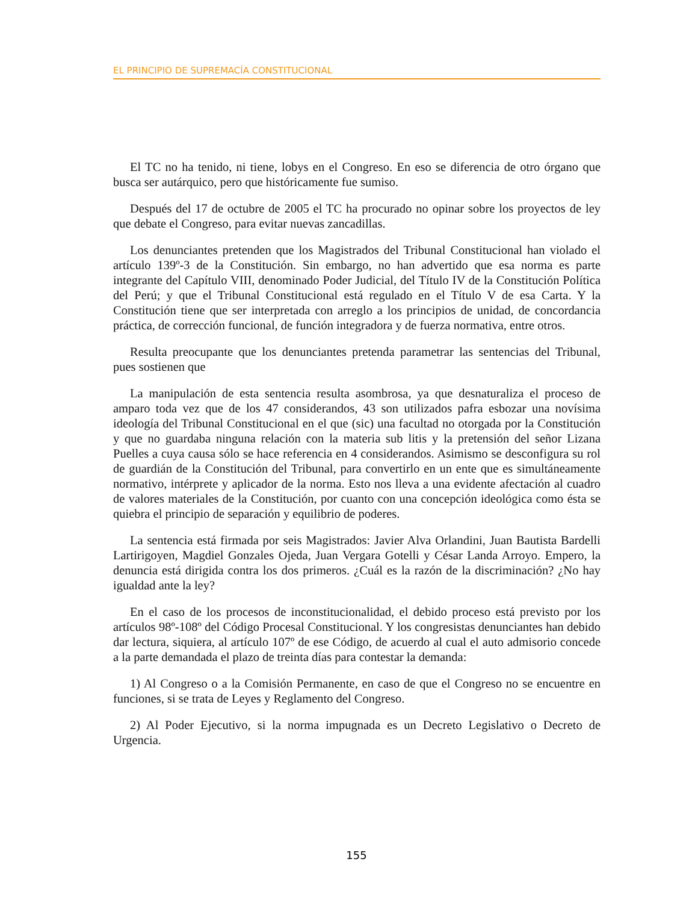EL PRINCIPIO DE SUPREMACÍA CONSTITUCIONAL
El TC no ha tenido, ni tiene, lobys en el Congreso. En eso se diferencia de otro órgano que busca ser autárquico, pero que históricamente fue sumiso.
Después del 17 de octubre de 2005 el TC ha procurado no opinar sobre los proyectos de ley que debate el Congreso, para evitar nuevas zancadillas.
Los denunciantes pretenden que los Magistrados del Tribunal Constitucional han violado el artículo 139º-3 de la Constitución. Sin embargo, no han advertido que esa norma es parte integrante del Capítulo VIII, denominado Poder Judicial, del Título IV de la Constitución Política del Perú; y que el Tribunal Constitucional está regulado en el Título V de esa Carta. Y la Constitución tiene que ser interpretada con arreglo a los principios de unidad, de concordancia práctica, de corrección funcional, de función integradora y de fuerza normativa, entre otros.
Resulta preocupante que los denunciantes pretenda parametrar las sentencias del Tribunal, pues sostienen que
La manipulación de esta sentencia resulta asombrosa, ya que desnaturaliza el proceso de amparo toda vez que de los 47 considerandos, 43 son utilizados pafra esbozar una novísima ideología del Tribunal Constitucional en el que (sic) una facultad no otorgada por la Constitución y que no guardaba ninguna relación con la materia sub litis y la pretensión del señor Lizana Puelles a cuya causa sólo se hace referencia en 4 considerandos. Asimismo se desconfigura su rol de guardián de la Constitución del Tribunal, para convertirlo en un ente que es simultáneamente normativo, intérprete y aplicador de la norma. Esto nos lleva a una evidente afectación al cuadro de valores materiales de la Constitución, por cuanto con una concepción ideológica como ésta se quiebra el principio de separación y equilibrio de poderes.
La sentencia está firmada por seis Magistrados: Javier Alva Orlandini, Juan Bautista Bardelli Lartirigoyen, Magdiel Gonzales Ojeda, Juan Vergara Gotelli y César Landa Arroyo. Empero, la denuncia está dirigida contra los dos primeros. ¿Cuál es la razón de la discriminación? ¿No hay igualdad ante la ley?
En el caso de los procesos de inconstitucionalidad, el debido proceso está previsto por los artículos 98º-108º del Código Procesal Constitucional. Y los congresistas denunciantes han debido dar lectura, siquiera, al artículo 107º de ese Código, de acuerdo al cual el auto admisorio concede a la parte demandada el plazo de treinta días para contestar la demanda:
1) Al Congreso o a la Comisión Permanente, en caso de que el Congreso no se encuentre en funciones, si se trata de Leyes y Reglamento del Congreso.
2) Al Poder Ejecutivo, si la norma impugnada es un Decreto Legislativo o Decreto de Urgencia.
155